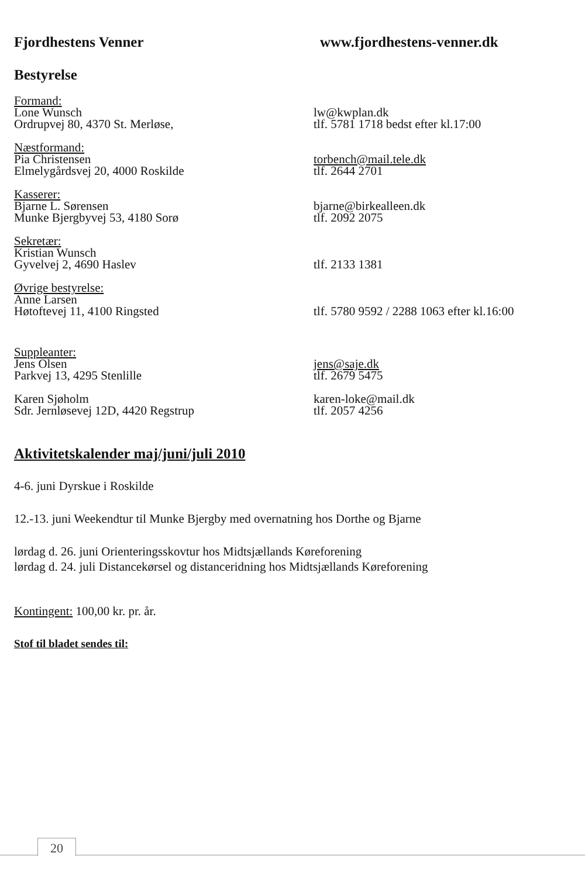Fjordhestens Venner www.fjordhestens-venner.dk
Bestyrelse
Formand:
Lone Wunsch lw@kwplan.dk
Ordrupvej 80, 4370 St. Merløse, tlf. 5781 1718 bedst efter kl.17:00
Næstformand:
Pia Christensen torbench@mail.tele.dk
Elmelygårdsvej 20, 4000 Roskilde tlf. 2644 2701
Kasserer:
Bjarne L. Sørensen bjarne@birkealleen.dk
Munke Bjergbyvej 53, 4180 Sorø tlf. 2092 2075
Sekretær:
Kristian Wunsch
Gyvelvej 2, 4690 Haslev tlf. 2133 1381
Øvrige bestyrelse:
Anne Larsen
Høtoftevej 11, 4100 Ringsted tlf. 5780 9592 / 2288 1063 efter kl.16:00
Suppleanter:
Jens Olsen jens@saje.dk
Parkvej 13, 4295 Stenlille tlf. 2679 5475
Karen Sjøholm karen-loke@mail.dk
Sdr. Jernløsevej 12D, 4420 Regstrup tlf. 2057 4256
Aktivitetskalender maj/juni/juli 2010
4-6. juni Dyrskue i Roskilde
12.-13. juni Weekendtur til Munke Bjergby med overnatning hos Dorthe og Bjarne
lørdag d. 26. juni Orienteringsskovtur hos Midtsjællands Køreforening
lørdag d. 24. juli Distancekørsel og distanceridning hos Midtsjællands Køreforening
Kontingent: 100,00 kr. pr. år.
Stof til bladet sendes til:
20